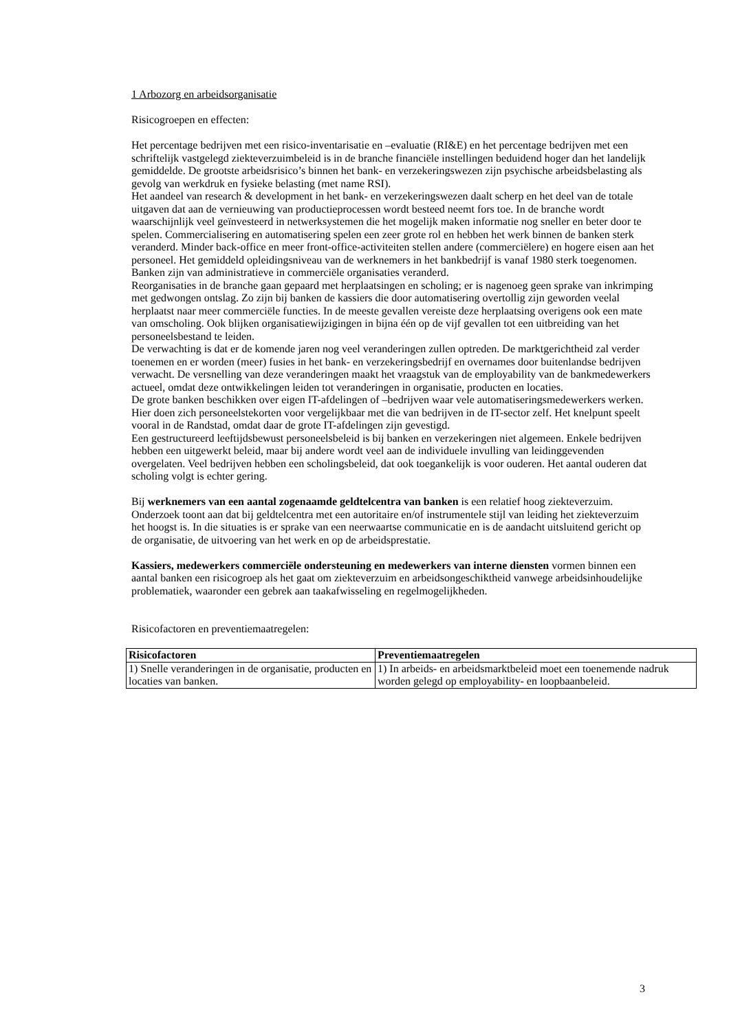1 Arbozorg en arbeidsorganisatie
Risicogroepen en effecten:
Het percentage bedrijven met een risico-inventarisatie en –evaluatie (RI&E) en het percentage bedrijven met een schriftelijk vastgelegd ziekteverzuimbeleid is in de branche financiële instellingen beduidend hoger dan het landelijk gemiddelde. De grootste arbeidsrisico’s binnen het bank- en verzekeringswezen zijn psychische arbeidsbelasting als gevolg van werkdruk en fysieke belasting (met name RSI).
Het aandeel van research & development in het bank- en verzekeringswezen daalt scherp en het deel van de totale uitgaven dat aan de vernieuwing van productieprocessen wordt besteed neemt fors toe. In de branche wordt waarschijnlijk veel geïnvesteerd in netwerksystemen die het mogelijk maken informatie nog sneller en beter door te spelen. Commercialisering en automatisering spelen een zeer grote rol en hebben het werk binnen de banken sterk veranderd. Minder back-office en meer front-office-activiteiten stellen andere (commerciëlere) en hogere eisen aan het personeel. Het gemiddeld opleidingsniveau van de werknemers in het bankbedrijf is vanaf 1980 sterk toegenomen. Banken zijn van administratieve in commerciële organisaties veranderd.
Reorganisaties in de branche gaan gepaard met herplaatsingen en scholing; er is nagenoeg geen sprake van inkrimping met gedwongen ontslag. Zo zijn bij banken de kassiers die door automatisering overtollig zijn geworden veelal herplaatst naar meer commerciële functies. In de meeste gevallen vereiste deze herplaatsing overigens ook een mate van omscholing. Ook blijken organisatiewijzigingen in bijna één op de vijf gevallen tot een uitbreiding van het personeelsbestand te leiden.
De verwachting is dat er de komende jaren nog veel veranderingen zullen optreden. De marktgerichtheid zal verder toenemen en er worden (meer) fusies in het bank- en verzekeringsbedrijf en overnames door buitenlandse bedrijven verwacht. De versnelling van deze veranderingen maakt het vraagstuk van de employability van de bankmedewerkers actueel, omdat deze ontwikkelingen leiden tot veranderingen in organisatie, producten en locaties.
De grote banken beschikken over eigen IT-afdelingen of –bedrijven waar vele automatiseringsmedewerkers werken. Hier doen zich personeelstekorten voor vergelijkbaar met die van bedrijven in de IT-sector zelf. Het knelpunt speelt vooral in de Randstad, omdat daar de grote IT-afdelingen zijn gevestigd.
Een gestructureerd leeftijdsbewust personeelsbeleid is bij banken en verzekeringen niet algemeen. Enkele bedrijven hebben een uitgewerkt beleid, maar bij andere wordt veel aan de individuele invulling van leidinggevenden overgelaten. Veel bedrijven hebben een scholingsbeleid, dat ook toegankelijk is voor ouderen. Het aantal ouderen dat scholing volgt is echter gering.
Bij werknemers van een aantal zogenaamde geldtelcentra van banken is een relatief hoog ziekteverzuim. Onderzoek toont aan dat bij geldtelcentra met een autoritaire en/of instrumentele stijl van leiding het ziekteverzuim het hoogst is. In die situaties is er sprake van een neerwaartse communicatie en is de aandacht uitsluitend gericht op de organisatie, de uitvoering van het werk en op de arbeidsprestatie.
Kassiers, medewerkers commerciële ondersteuning en medewerkers van interne diensten vormen binnen een aantal banken een risicogroep als het gaat om ziekteverzuim en arbeidsongeschiktheid vanwege arbeidsinhoudelijke problematiek, waaronder een gebrek aan taakafwisseling en regelmogelijkheden.
Risicofactoren en preventiemaatregelen:
| Risicofactoren | Preventiemaatregelen |
| --- | --- |
| 1) Snelle veranderingen in de organisatie, producten en locaties van banken. | 1) In arbeids- en arbeidsmarktbeleid moet een toenemende nadruk worden gelegd op employability- en loopbaanbeleid. |
3